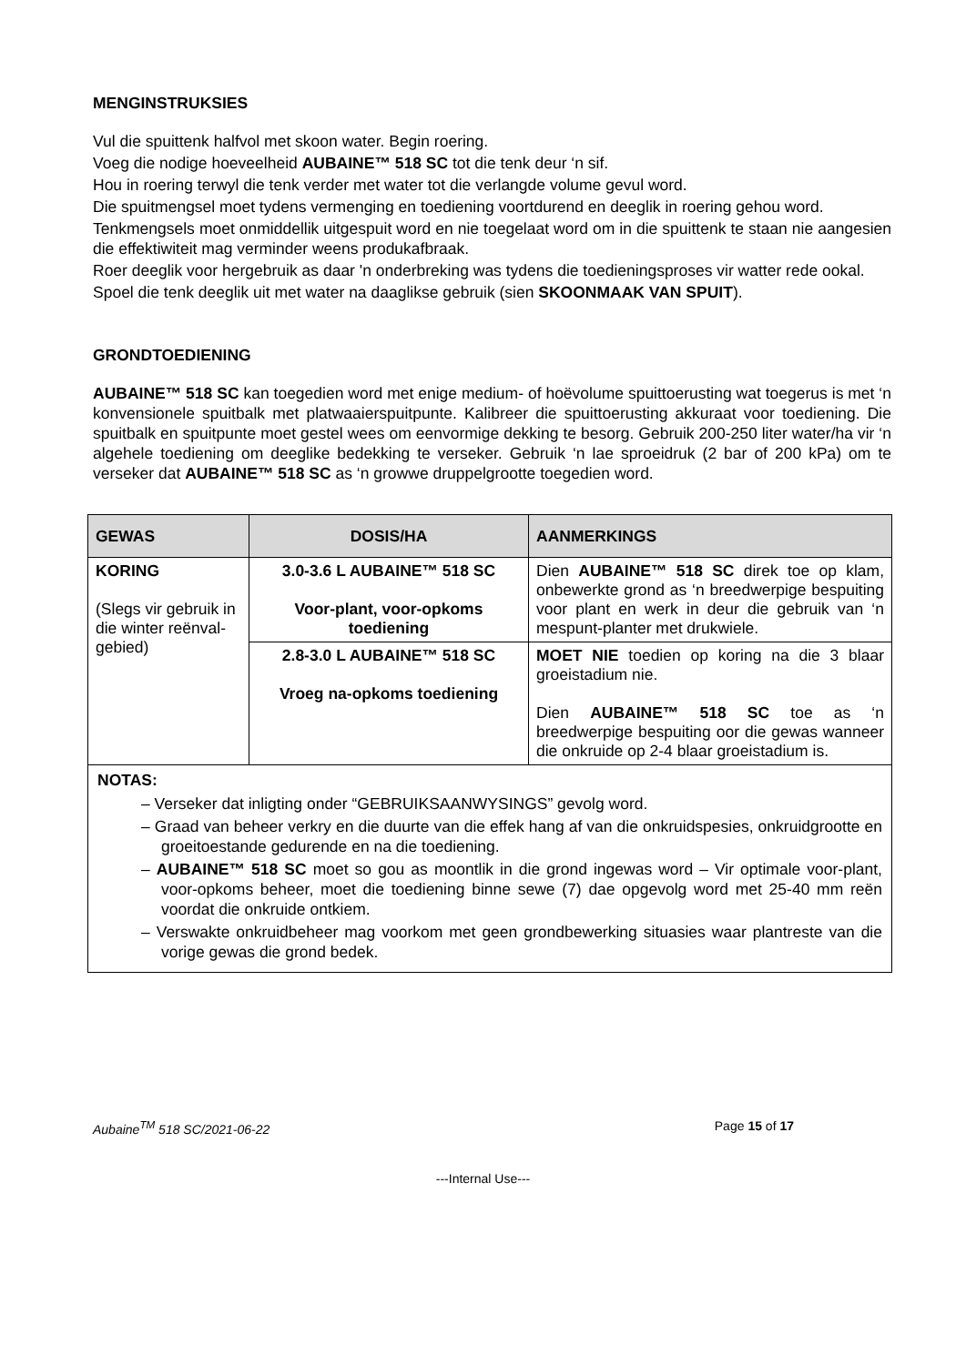MENGINSTRUKSIES
Vul die spuittenk halfvol met skoon water. Begin roering.
Voeg die nodige hoeveelheid AUBAINE™ 518 SC tot die tenk deur ‘n sif.
Hou in roering terwyl die tenk verder met water tot die verlangde volume gevul word.
Die spuitmengsel moet tydens vermenging en toediening voortdurend en deeglik in roering gehou word.
Tenkmengsels moet onmiddellik uitgespuit word en nie toegelaat word om in die spuittenk te staan nie aangesien die effektiwiteit mag verminder weens produkafbraak.
Roer deeglik voor hergebruik as daar 'n onderbreking was tydens die toedieningsproses vir watter rede ookal.
Spoel die tenk deeglik uit met water na daaglikse gebruik (sien SKOONMAAK VAN SPUIT).
GRONDTOEDIENING
AUBAINE™ 518 SC kan toegedien word met enige medium- of hoëvolume spuittoerusting wat toegerus is met ‘n konvensionele spuitbalk met platwaaierspuitpunte. Kalibreer die spuittoerusting akkuraat voor toediening. Die spuitbalk en spuitpunte moet gestel wees om eenvormige dekking te besorg. Gebruik 200-250 liter water/ha vir ‘n algehele toediening om deeglike bedekking te verseker. Gebruik ‘n lae sproeidruk (2 bar of 200 kPa) om te verseker dat AUBAINE™ 518 SC as ‘n growwe druppelgrootte toegedien word.
| GEWAS | DOSIS/HA | AANMERKINGS |
| --- | --- | --- |
| KORING (Slegs vir gebruik in die winter reënval-gebied) | 3.0-3.6 L AUBAINE™ 518 SC Voor-plant, voor-opkoms toediening | Dien AUBAINE™ 518 SC direk toe op klam, onbewerkte grond as ‘n breedwerpige bespuiting voor plant en werk in deur die gebruik van ‘n mespunt-planter met drukwiele. |
| | 2.8-3.0 L AUBAINE™ 518 SC Vroeg na-opkoms toediening | MOET NIE toedien op koring na die 3 blaar groeistadium nie. Dien AUBAINE™ 518 SC toe as ‘n breedwerpige bespuiting oor die gewas wanneer die onkruide op 2-4 blaar groeistadium is. |
| NOTAS: – Verseker dat inligting onder “GEBRUIKSAANWYSINGS” gevolg word. – Graad van beheer verkry en die duurte van die effek hang af van die onkruidspesies, onkruidgrootte en groeitoestande gedurende en na die toediening. – AUBAINE™ 518 SC moet so gou as moontlik in die grond ingewas word – Vir optimale voor-plant, voor-opkoms beheer, moet die toediening binne sewe (7) dae opgevolg word met 25-40 mm reën voordat die onkruide ontkiem. – Verswakte onkruidbeheer mag voorkom met geen grondbewerking situasies waar plantreste van die vorige gewas die grond bedek. | | |
Aubaine<sup>TM</sup> 518 SC/2021-06-22 Page 15 of 17
---Internal Use---